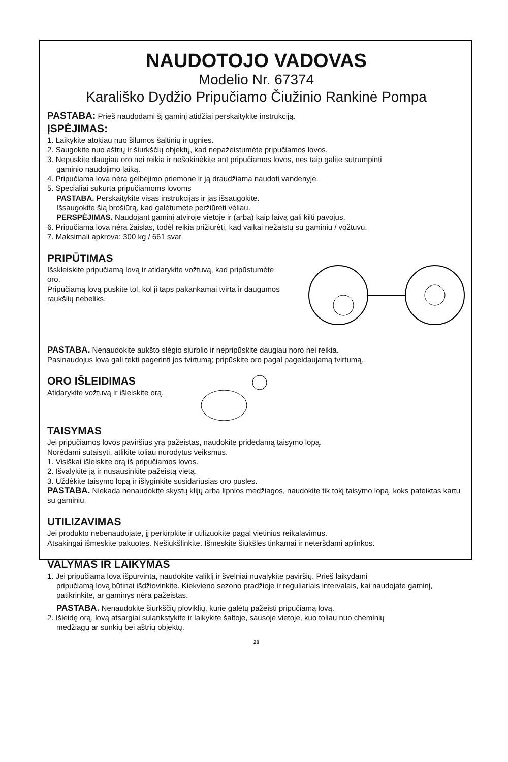NAUDOTOJO VADOVAS
Modelio Nr. 67374
Karališko Dydžio Pripučiamo Čiužinio Rankinė Pompa
PASTABA: Prieš naudodami šį gaminį atidžiai perskaitykite instrukciją.
ĮSPĖJIMAS:
1. Laikykite atokiau nuo šilumos šaltinių ir ugnies.
2. Saugokite nuo aštrių ir šiurkščių objektų, kad nepažeistumėte pripučiamos lovos.
3. Nepūskite daugiau oro nei reikia ir nešokinėkite ant pripučiamos lovos, nes taip galite sutrumpinti
gaminio naudojimo laiką.
4. Pripučiama lova nėra gelbėjimo priemonė ir ją draudžiama naudoti vandenyje.
5. Specialiai sukurta pripučiamoms lovoms
PASTABA. Perskaitykite visas instrukcijas ir jas išsaugokite.
Išsaugokite šią brošiūrą, kad galėtumėte peržiūrėti vėliau.
PERSPĖJIMAS. Naudojant gaminį atviroje vietoje ir (arba) kaip laivą gali kilti pavojus.
6. Pripučiama lova nėra žaislas, todėl reikia prižiūrėti, kad vaikai nežaistų su gaminiu / vožtuvu.
7. Maksimali apkrova: 300 kg / 661 svar.
PRIPŪTIMAS
Išskleiskite pripučiamą lovą ir atidarykite vožtuvą, kad pripūstumėte oro.
Pripučiamą lovą pūskite tol, kol ji taps pakankamai tvirta ir daugumos raukšlių nebeliks.
PASTABA. Nenaudokite aukšto slėgio siurblio ir nepripūskite daugiau noro nei reikia.
Pasinaudojus lova gali tekti pagerinti jos tvirtumą; pripūskite oro pagal pageidaujamą tvirtumą.
ORO IŠLEIDIMAS
Atidarykite vožtuvą ir išleiskite orą.
TAISYMAS
Jei pripučiamos lovos paviršius yra pažeistas, naudokite pridedamą taisymo lopą.
Norėdami sutaisyti, atlikite toliau nurodytus veiksmus.
1. Visiškai išleiskite orą iš pripučiamos lovos.
2. Išvalykite ją ir nusausinkite pažeistą vietą.
3. Uždėkite taisymo lopą ir išlyginkite susidariusias oro pūsles.
PASTABA. Niekada nenaudokite skystų klijų arba lipnios medžiagos, naudokite tik tokį taisymo lopą, koks pateiktas kartu su gaminiu.
UTILIZAVIMAS
Jei produkto nebenaudojate, jį perkirpkite ir utilizuokite pagal vietinius reikalavimus.
Atsakingai išmeskite pakuotes. Nešiukšlinkite. Išmeskite šiukšles tinkamai ir neteršdami aplinkos.
VALYMAS IR LAIKYMAS
1. Jei pripučiama lova išpurvinta, naudokite valiklį ir švelniai nuvalykite paviršių. Prieš laikydami
pripučiamą lovą būtinai išdžiovinkite. Kiekvieno sezono pradžioje ir reguliariais intervalais, kai naudojate gaminį, patikrinkite, ar gaminys nėra pažeistas.
PASTABA. Nenaudokite šiurkščių ploviklių, kurie galėtų pažeisti pripučiamą lovą.
2. Išleidę orą, lovą atsargiai sulankstykite ir laikykite šaltoje, sausoje vietoje, kuo toliau nuo cheminių
medžiagų ar sunkių bei aštrių objektų.
20